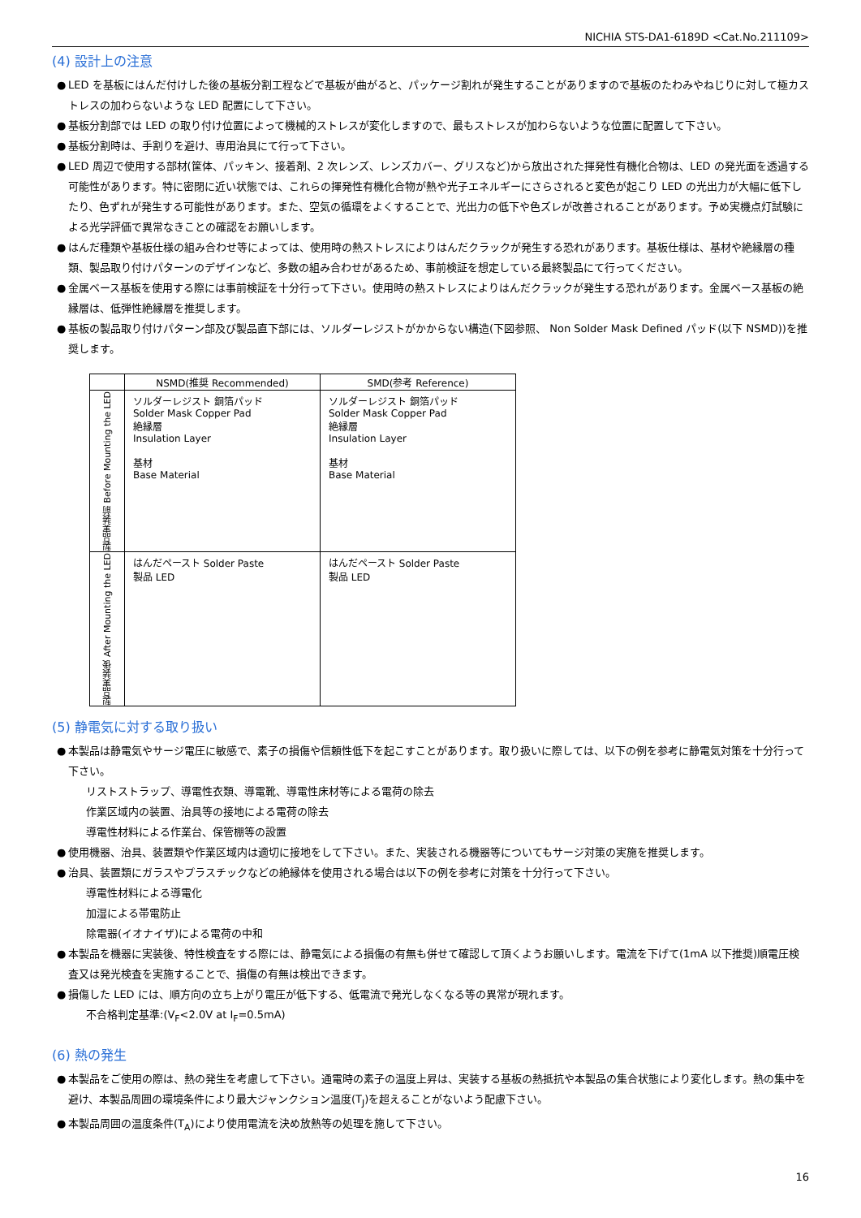NICHIA STS-DA1-6189D <Cat.No.211109>
(4) 設計上の注意
● LED を基板にはんだ付けした後の基板分割工程などで基板が曲がると、パッケージ割れが発生することがありますので基板のたわみやねじりに対して極カストレスの加わらないような LED 配置にして下さい。
● 基板分割部では LED の取り付け位置によって機械的ストレスが変化しますので、最もストレスが加わらないような位置に配置して下さい。
● 基板分割時は、手割りを避け、専用治具にて行って下さい。
● LED 周辺で使用する部材(筐体、パッキン、接着剤、2 次レンズ、レンズカバー、グリスなど)から放出された揮発性有機化合物は、LED の発光面を透過する可能性があります。特に密閉に近い状態では、これらの揮発性有機化合物が熱や光子エネルギーにさらされると変色が起こり LED の光出力が大幅に低下したり、色ずれが発生する可能性があります。また、空気の循環をよくすることで、光出力の低下や色ズレが改善されることがあります。予め実機点灯試験による光学評価で異常なきことの確認をお願いします。
● はんだ種類や基板仕様の組み合わせ等によっては、使用時の熱ストレスによりはんだクラックが発生する恐れがあります。基板仕様は、基材や絶縁層の種類、製品取り付けパターンのデザインなど、多数の組み合わせがあるため、事前検証を想定している最終製品にて行ってください。
● 金属ベース基板を使用する際には事前検証を十分行って下さい。使用時の熱ストレスによりはんだクラックが発生する恐れがあります。金属ベース基板の絶縁層は、低弾性絶縁層を推奨します。
● 基板の製品取り付けパターン部及び製品直下部には、ソルダーレジストがかからない構造(下図参照、 Non Solder Mask Defined パッド(以下 NSMD))を推奨します。
| | NSMD(推奨 Recommended) | SMD(参考 Reference) |
| --- | --- | --- |
| 製品実装前 Before Mounting the LED | ソルダーレジスト 銅箔パッド Solder Mask Copper Pad 絶縁層 Insulation Layer 基材 Base Material | ソルダーレジスト 銅箔パッド Solder Mask Copper Pad 絶縁層 Insulation Layer 基材 Base Material |
| 製品実装後 After Mounting the LED | はんだペースト Solder Paste 製品 LED | はんだペースト Solder Paste 製品 LED |
(5) 静電気に対する取り扱い
● 本製品は静電気やサージ電圧に敏感で、素子の損傷や信頼性低下を起こすことがあります。取り扱いに際しては、以下の例を参考に静電気対策を十分行って下さい。
リストストラップ、導電性衣類、導電靴、導電性床材等による電荷の除去
作業区域内の装置、治具等の接地による電荷の除去
導電性材料による作業台、保管棚等の設置
● 使用機器、治具、装置類や作業区域内は適切に接地をして下さい。また、実装される機器等についてもサージ対策の実施を推奨します。
● 治具、装置類にガラスやプラスチックなどの絶縁体を使用される場合は以下の例を参考に対策を十分行って下さい。
導電性材料による導電化
加湿による帯電防止
除電器(イオナイザ)による電荷の中和
● 本製品を機器に実装後、特性検査をする際には、静電気による損傷の有無も併せて確認して頂くようお願いします。電流を下げて(1mA 以下推奨)順電圧検査又は発光検査を実施することで、損傷の有無は検出できます。
● 損傷した LED には、順方向の立ち上がり電圧が低下する、低電流で発光しなくなる等の異常が現れます。
不合格判定基準:(V<sub>F</sub><2.0V at I<sub>F</sub>=0.5mA)
(6) 熱の発生
● 本製品をご使用の際は、熱の発生を考慮して下さい。通電時の素子の温度上昇は、実装する基板の熱抵抗や本製品の集合状態により変化します。熱の集中を避け、本製品周囲の環境条件により最大ジャンクション温度(T<sub>J</sub>)を超えることがないよう配慮下さい。
● 本製品周囲の温度条件(T<sub>A</sub>)により使用電流を決め放熱等の処理を施して下さい。
16